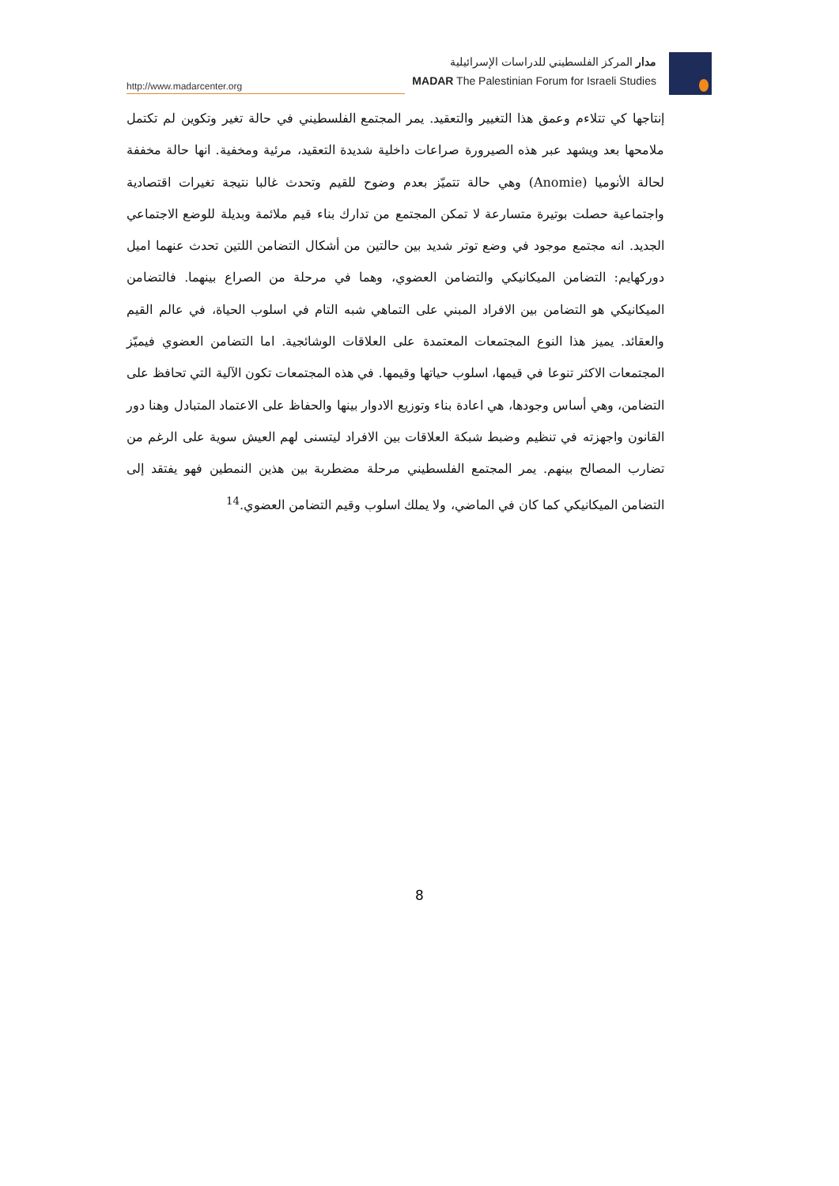http://www.madarcenter.org
مدار المركز الفلسطيني للدراسات الإسرائيلية
MADAR The Palestinian Forum for Israeli Studies
إنتاجها كي تتلاءم وعمق هذا التغيير والتعقيد. يمر المجتمع الفلسطيني في حالة تغير وتكوين لم تكتمل ملامحها بعد ويشهد عبر هذه الصيرورة صراعات داخلية شديدة التعقيد، مرئية ومخفية. انها حالة مخففة لحالة الأنوميا (Anomie) وهي حالة تتميّز بعدم وضوح للقيم وتحدث غالبا نتيجة تغيرات اقتصادية واجتماعية حصلت بوتيرة متسارعة لا تمكن المجتمع من تدارك بناء قيم ملائمة وبديلة للوضع الاجتماعي الجديد. انه مجتمع موجود في وضع توتر شديد بين حالتين من أشكال التضامن اللتين تحدث عنهما اميل دوركهايم: التضامن الميكانيكي والتضامن العضوي، وهما في مرحلة من الصراع بينهما. فالتضامن الميكانيكي هو التضامن بين الافراد المبني على التماهي شبه التام في اسلوب الحياة، في عالم القيم والعقائد. يميز هذا النوع المجتمعات المعتمدة على العلاقات الوشائجية. اما التضامن العضوي فيميّز المجتمعات الاكثر تنوعا في قيمها، اسلوب حياتها وقيمها. في هذه المجتمعات تكون الآلية التي تحافظ على التضامن، وهي أساس وجودها، هي اعادة بناء وتوزيع الادوار بينها والحفاظ على الاعتماد المتبادل وهنا دور القانون واجهزته في تنظيم وضبط شبكة العلاقات بين الافراد ليتسنى لهم العيش سوية على الرغم من تضارب المصالح بينهم. يمر المجتمع الفلسطيني مرحلة مضطربة بين هذين النمطين فهو يفتقد إلى التضامن الميكانيكي كما كان في الماضي، ولا يملك اسلوب وقيم التضامن العضوي.<sup>14</sup>
8